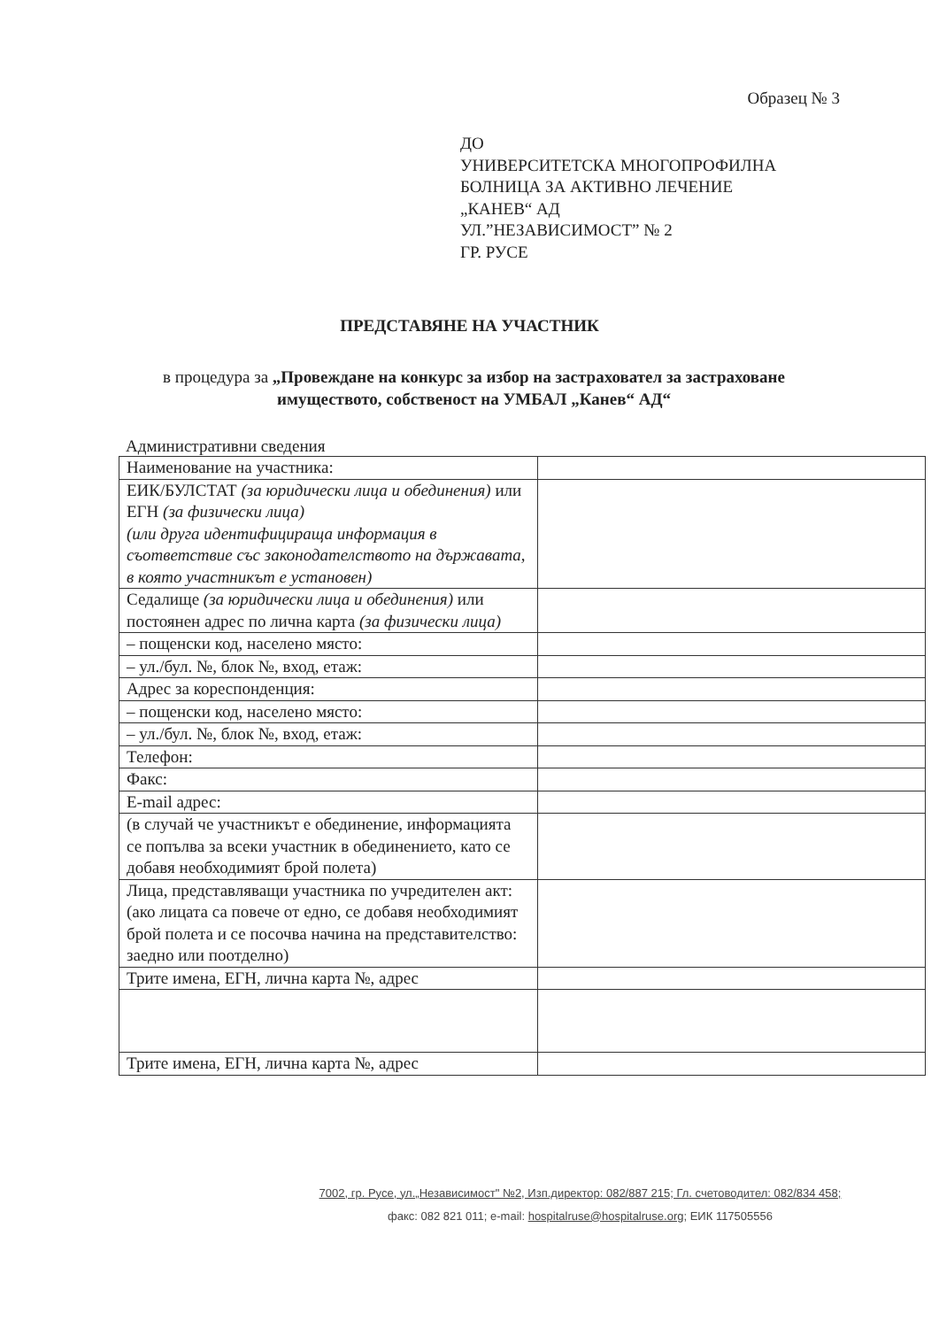Образец № 3
ДО
УНИВЕРСИТЕТСКА МНОГОПРОФИЛНА
БОЛНИЦА ЗА АКТИВНО ЛЕЧЕНИЕ
„КАНЕВ“ АД
УЛ.”НЕЗАВИСИМОСТ” № 2
ГР. РУСЕ
ПРЕДСТАВЯНЕ НА УЧАСТНИК
в процедура за „Провеждане на конкурс за избор на застраховател за застраховане имуществото, собственост на УМБАЛ „Канев“ АД“
Административни сведения
| Наименование на участника: | |
| ЕИК/БУЛСТАТ (за юридически лица и обединения) или ЕГН (за физически лица) (или друга идентифицираща информация в съответствие със законодателството на държавата, в която участникът е установен) | |
| Седалище (за юридически лица и обединения) или постоянен адрес по лична карта (за физически лица) | |
| – пощенски код, населено място: | |
| – ул./бул. №, блок №, вход, етаж: | |
| Адрес за кореспонденция: | |
| – пощенски код, населено място: | |
| – ул./бул. №, блок №, вход, етаж: | |
| Телефон: | |
| Факс: | |
| E-mail адрес: | |
| (в случай че участникът е обединение, информацията се попълва за всеки участник в обединението, като се добавя необходимият брой полета) | |
| Лица, представляващи участника по учредителен акт: (ако лицата са повече от едно, се добавя необходимият брой полета и се посочва начина на представителство: заедно или поотделно) | |
| Трите имена, ЕГН, лична карта №, адрес | |
| Трите имена, ЕГН, лична карта №, адрес | |
7002, гр. Русе, ул.„Независимост" №2, Изп.директор: 082/887 215; Гл. счетоводител: 082/834 458;
факс: 082 821 011; e-mail: hospitalruse@hospitalruse.org; ЕИК 117505556